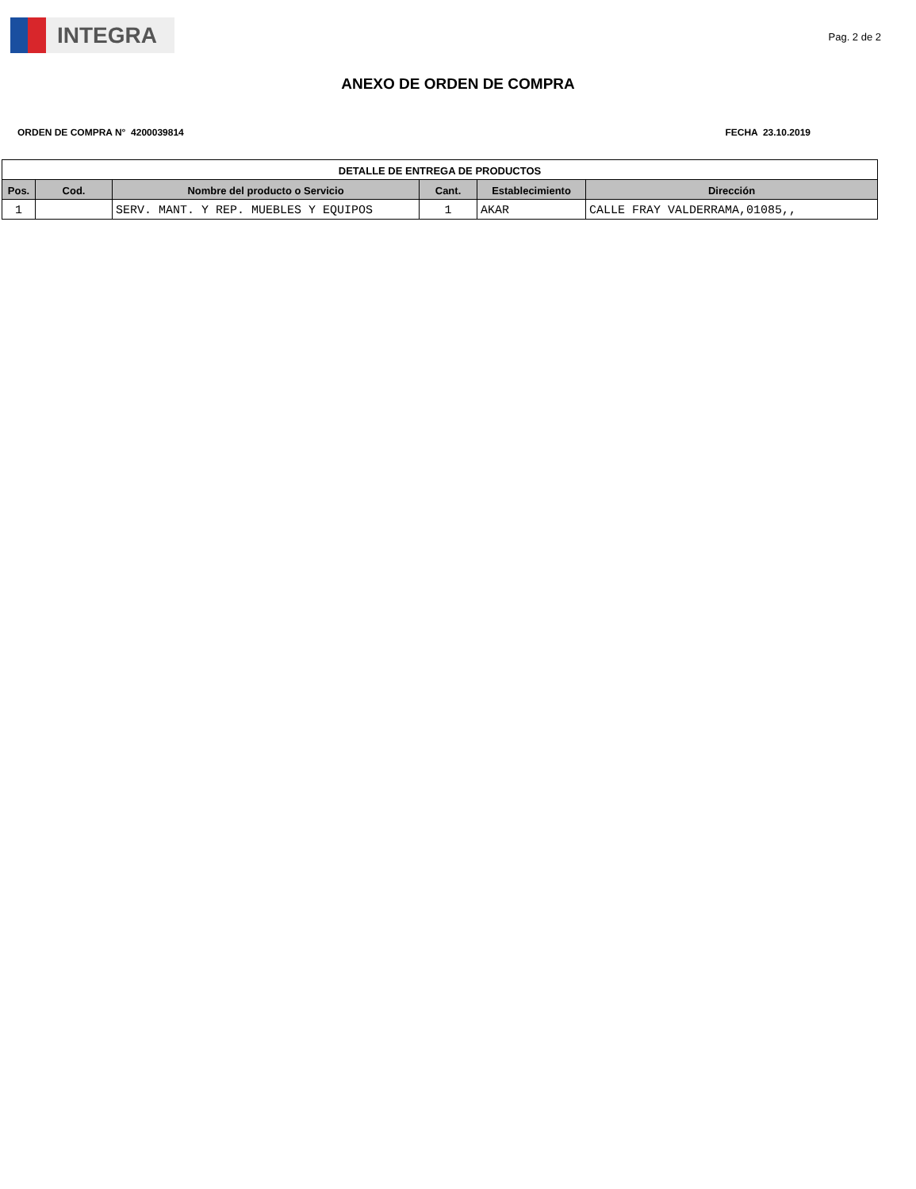INTEGRA
Pag. 2 de 2
ANEXO DE ORDEN DE COMPRA
ORDEN DE COMPRA N° 4200039814 FECHA 23.10.2019
| DETALLE DE ENTREGA DE PRODUCTOS | | | | | |
| --- | --- | --- | --- | --- | --- |
| Pos. | Cod. | Nombre del producto o Servicio | Cant. | Establecimiento | Dirección |
| 1 | | SERV. MANT. Y REP. MUEBLES Y EQUIPOS | 1 | AKAR | CALLE FRAY VALDERRAMA,01085,, |